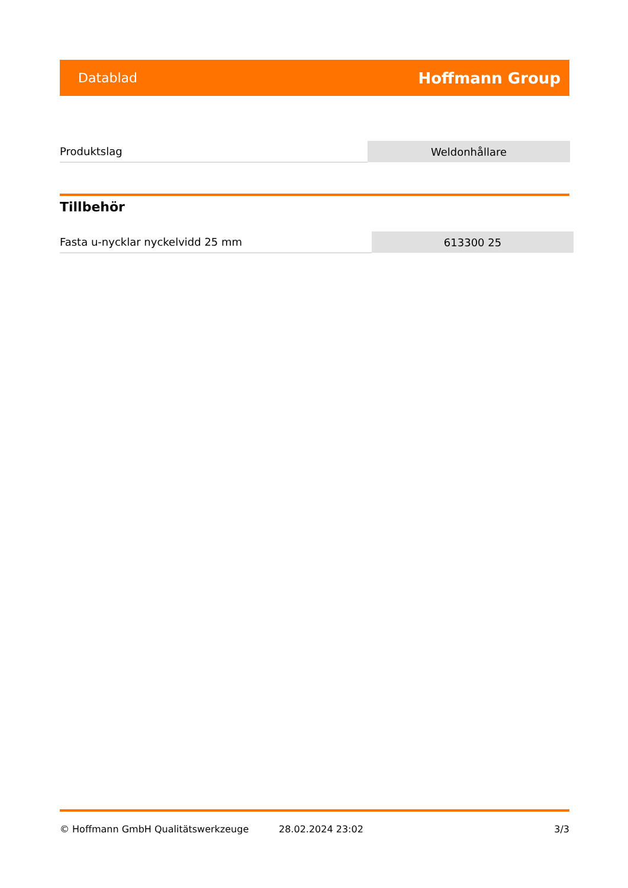Datablad Hoffmann Group
| Produktslag | Weldonhållare |
Tillbehör
| Fasta u-nycklar nyckelvidd 25 mm | 613300 25 |
© Hoffmann GmbH Qualitätswerkzeuge 28.02.2024 23:02 3/3